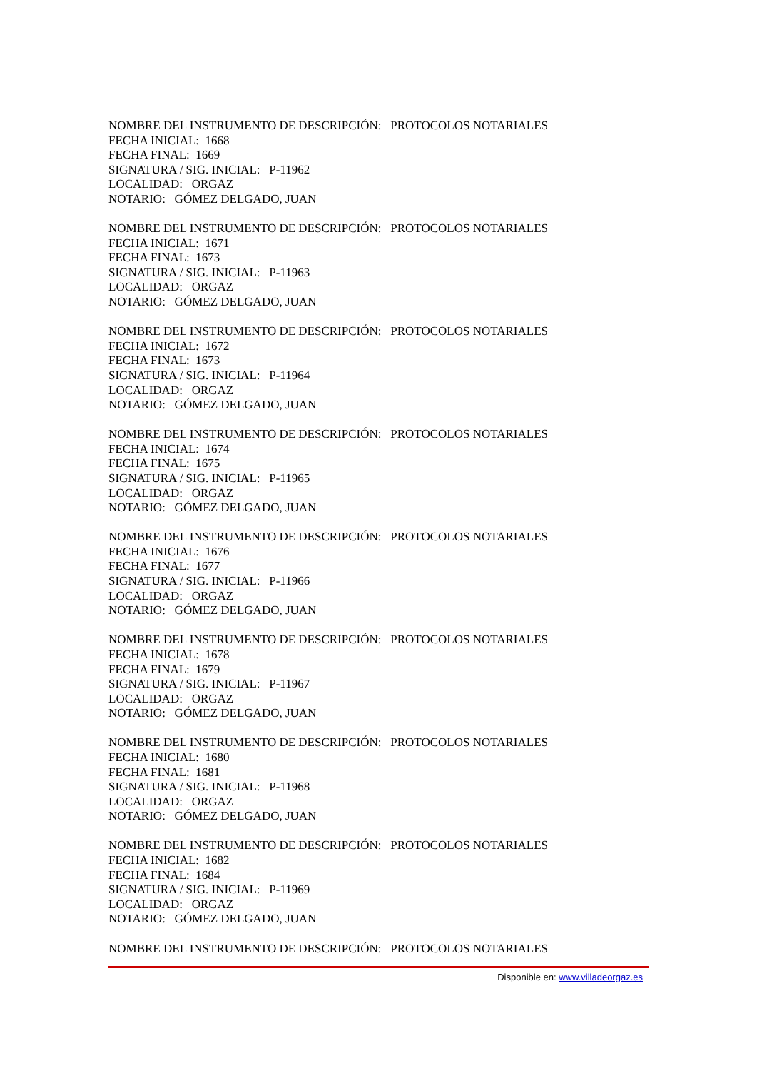NOMBRE DEL INSTRUMENTO DE DESCRIPCIÓN: PROTOCOLOS NOTARIALES
FECHA INICIAL: 1668
FECHA FINAL: 1669
SIGNATURA / SIG. INICIAL: P-11962
LOCALIDAD: ORGAZ
NOTARIO: GÓMEZ DELGADO, JUAN
NOMBRE DEL INSTRUMENTO DE DESCRIPCIÓN: PROTOCOLOS NOTARIALES
FECHA INICIAL: 1671
FECHA FINAL: 1673
SIGNATURA / SIG. INICIAL: P-11963
LOCALIDAD: ORGAZ
NOTARIO: GÓMEZ DELGADO, JUAN
NOMBRE DEL INSTRUMENTO DE DESCRIPCIÓN: PROTOCOLOS NOTARIALES
FECHA INICIAL: 1672
FECHA FINAL: 1673
SIGNATURA / SIG. INICIAL: P-11964
LOCALIDAD: ORGAZ
NOTARIO: GÓMEZ DELGADO, JUAN
NOMBRE DEL INSTRUMENTO DE DESCRIPCIÓN: PROTOCOLOS NOTARIALES
FECHA INICIAL: 1674
FECHA FINAL: 1675
SIGNATURA / SIG. INICIAL: P-11965
LOCALIDAD: ORGAZ
NOTARIO: GÓMEZ DELGADO, JUAN
NOMBRE DEL INSTRUMENTO DE DESCRIPCIÓN: PROTOCOLOS NOTARIALES
FECHA INICIAL: 1676
FECHA FINAL: 1677
SIGNATURA / SIG. INICIAL: P-11966
LOCALIDAD: ORGAZ
NOTARIO: GÓMEZ DELGADO, JUAN
NOMBRE DEL INSTRUMENTO DE DESCRIPCIÓN: PROTOCOLOS NOTARIALES
FECHA INICIAL: 1678
FECHA FINAL: 1679
SIGNATURA / SIG. INICIAL: P-11967
LOCALIDAD: ORGAZ
NOTARIO: GÓMEZ DELGADO, JUAN
NOMBRE DEL INSTRUMENTO DE DESCRIPCIÓN: PROTOCOLOS NOTARIALES
FECHA INICIAL: 1680
FECHA FINAL: 1681
SIGNATURA / SIG. INICIAL: P-11968
LOCALIDAD: ORGAZ
NOTARIO: GÓMEZ DELGADO, JUAN
NOMBRE DEL INSTRUMENTO DE DESCRIPCIÓN: PROTOCOLOS NOTARIALES
FECHA INICIAL: 1682
FECHA FINAL: 1684
SIGNATURA / SIG. INICIAL: P-11969
LOCALIDAD: ORGAZ
NOTARIO: GÓMEZ DELGADO, JUAN
NOMBRE DEL INSTRUMENTO DE DESCRIPCIÓN: PROTOCOLOS NOTARIALES
Disponible en: www.villadeorgaz.es